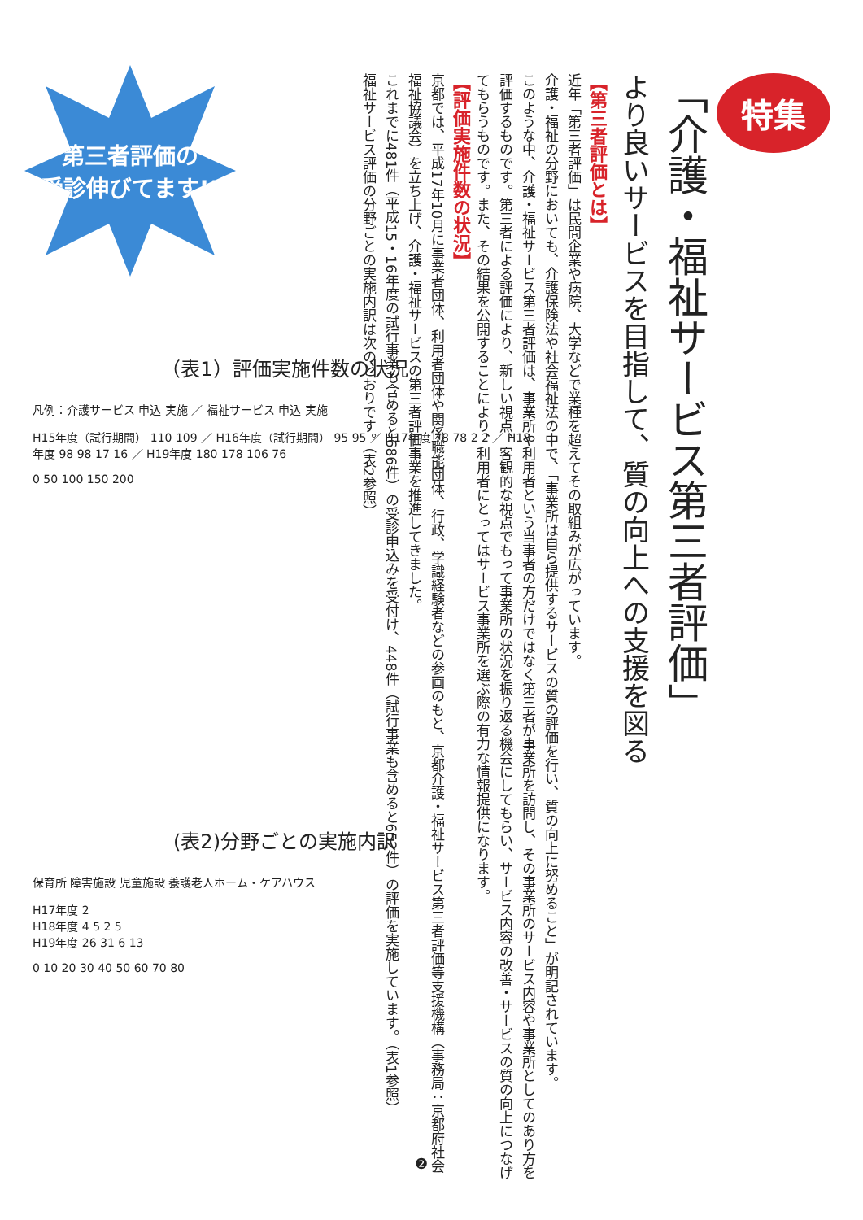第三者評価の
受診伸びてます!!
特集
「介護・福祉サービス第三者評価」
より良いサービスを目指して、質の向上への支援を図る
【第三者評価とは】
近年「第三者評価」は民間企業や病院、大学などで業種を超えてその取組みが広がっています。
介護・福祉の分野においても、介護保険法や社会福祉法の中で、「事業所は自ら提供するサービスの質の評価を行い、質の向上に努めること」が明記されています。
このような中、介護・福祉サービス第三者評価は、事業所や利用者という当事者の方だけではなく第三者が事業所を訪問し、その事業所のサービス内容や事業所としてのあり方を評価するものです。第三者による評価により、新しい視点、客観的な視点でもって事業所の状況を振り返る機会にしてもらい、サービス内容の改善・サービスの質の向上につなげてもらうものです。また、その結果を公開することにより、利用者にとってはサービス事業所を選ぶ際の有力な情報提供になります。
【評価実施件数の状況】
京都では、平成17年10月に事業者団体、利用者団体や関係職能団体、行政、学識経験者などの参画のもと、京都介護・福祉サービス第三者評価等支援機構（事務局：京都府社会福祉協議会）を立ち上げ、介護・福祉サービスの第三者評価事業を推進してきました。
これまでに481件（平成15・16年度の試行事業も含めると686件）の受診申込みを受付け、448件（試行事業も含めると652件）の評価を実施しています。（表1参照）
福祉サービス評価の分野ごとの実施内訳は次のとおりです。（表2参照）
（表1）評価実施件数の状況
凡例：介護サービス 申込 実施 ／ 福祉サービス 申込 実施
H15年度（試行期間） 110 109 ／ H16年度（試行期間） 95 95 ／ H17年度 78 78 2 2 ／ H18年度 98 98 17 16 ／ H19年度 180 178 106 76
0 50 100 150 200
(表2)分野ごとの実施内訳
保育所 障害施設 児童施設 養護老人ホーム・ケアハウス
H17年度 2
H18年度 4 5 2 5
H19年度 26 31 6 13
0 10 20 30 40 50 60 70 80
❷